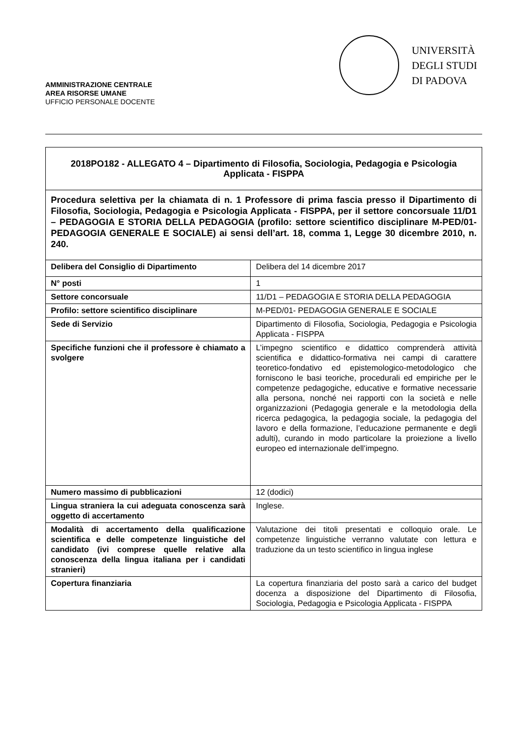AMMINISTRAZIONE CENTRALE
AREA RISORSE UMANE
UFFICIO PERSONALE DOCENTE
UNIVERSITÀ
DEGLI STUDI
DI PADOVA
| 2018PO182 - ALLEGATO 4 – Dipartimento di Filosofia, Sociologia, Pedagogia e Psicologia Applicata - FISPPA | |
| Procedura selettiva per la chiamata di n. 1 Professore di prima fascia presso il Dipartimento di Filosofia, Sociologia, Pedagogia e Psicologia Applicata - FISPPA, per il settore concorsuale 11/D1 – PEDAGOGIA E STORIA DELLA PEDAGOGIA (profilo: settore scientifico disciplinare M-PED/01- PEDAGOGIA GENERALE E SOCIALE) ai sensi dell’art. 18, comma 1, Legge 30 dicembre 2010, n. 240. | |
| Delibera del Consiglio di Dipartimento | Delibera del 14 dicembre 2017 |
| N° posti | 1 |
| Settore concorsuale | 11/D1 – PEDAGOGIA E STORIA DELLA PEDAGOGIA |
| Profilo: settore scientifico disciplinare | M-PED/01- PEDAGOGIA GENERALE E SOCIALE |
| Sede di Servizio | Dipartimento di Filosofia, Sociologia, Pedagogia e Psicologia Applicata - FISPPA |
| Specifiche funzioni che il professore è chiamato a svolgere | L’impegno scientifico e didattico comprenderà attività scientifica e didattico-formativa nei campi di carattere teoretico-fondativo ed epistemologico-metodologico che forniscono le basi teoriche, procedurali ed empiriche per le competenze pedagogiche, educative e formative necessarie alla persona, nonché nei rapporti con la società e nelle organizzazioni (Pedagogia generale e la metodologia della ricerca pedagogica, la pedagogia sociale, la pedagogia del lavoro e della formazione, l’educazione permanente e degli adulti), curando in modo particolare la proiezione a livello europeo ed internazionale dell’impegno. |
| Numero massimo di pubblicazioni | 12 (dodici) |
| Lingua straniera la cui adeguata conoscenza sarà oggetto di accertamento | Inglese. |
| Modalità di accertamento della qualificazione scientifica e delle competenze linguistiche del candidato (ivi comprese quelle relative alla conoscenza della lingua italiana per i candidati stranieri) | Valutazione dei titoli presentati e colloquio orale. Le competenze linguistiche verranno valutate con lettura e traduzione da un testo scientifico in lingua inglese |
| Copertura finanziaria | La copertura finanziaria del posto sarà a carico del budget docenza a disposizione del Dipartimento di Filosofia, Sociologia, Pedagogia e Psicologia Applicata - FISPPA |